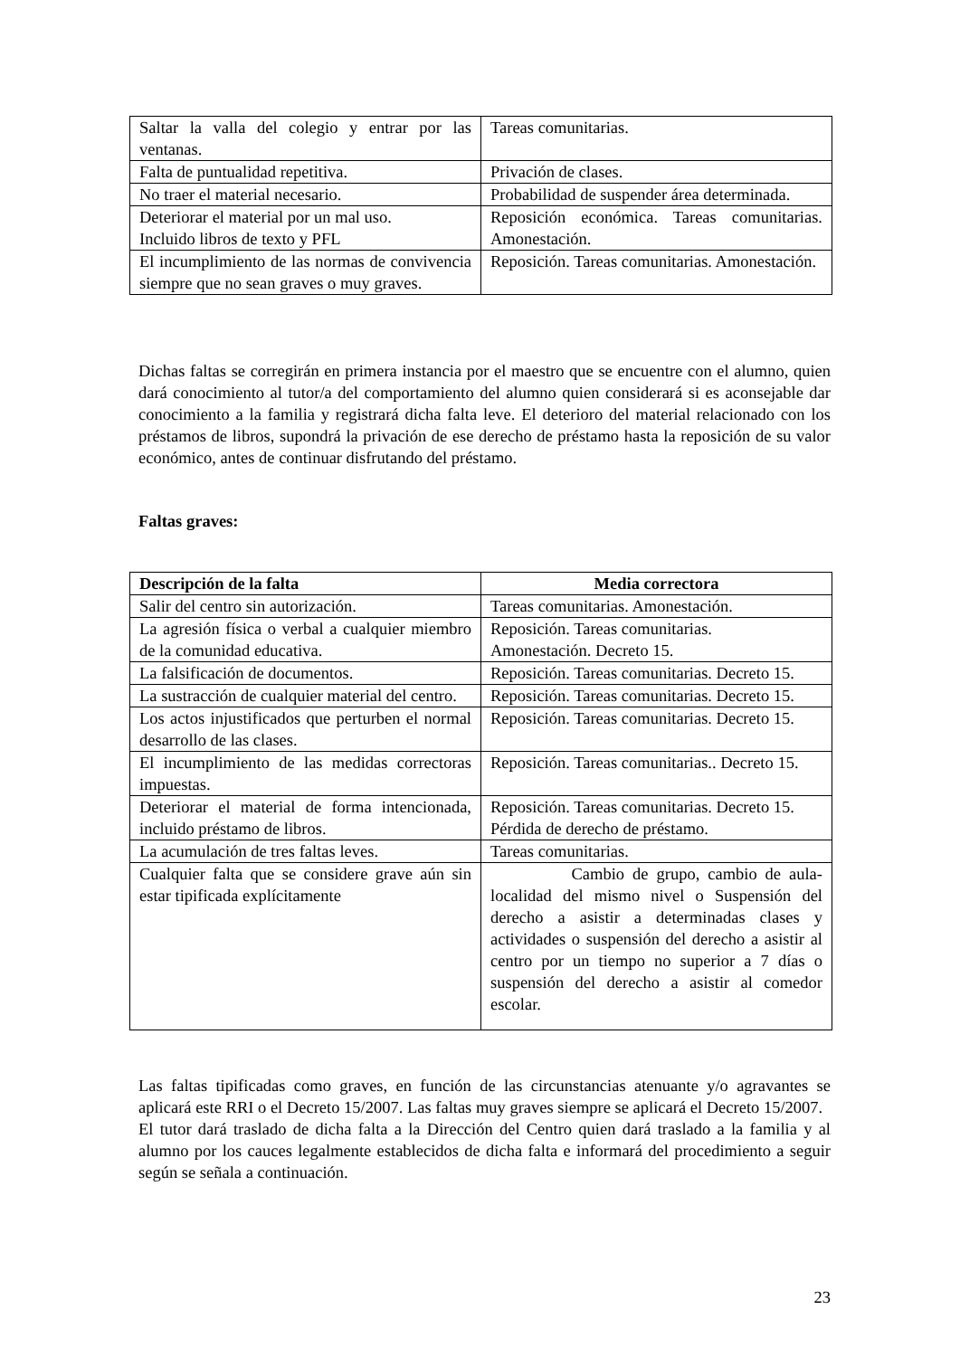| Saltar la valla del colegio y entrar por las ventanas. | Tareas comunitarias. |
| Falta de puntualidad repetitiva. | Privación de clases. |
| No traer el material necesario. | Probabilidad de suspender área determinada. |
| Deteriorar el material por un mal uso. Incluido libros de texto y PFL | Reposición económica. Tareas comunitarias. Amonestación. |
| El incumplimiento de las normas de convivencia siempre que no sean graves o muy graves. | Reposición. Tareas comunitarias. Amonestación. |
Dichas faltas se corregirán en primera instancia por el maestro que se encuentre con el alumno, quien dará conocimiento al tutor/a del comportamiento del alumno quien considerará si es aconsejable dar conocimiento a la familia y registrará dicha falta leve. El deterioro del material relacionado con los préstamos de libros, supondrá la privación de ese derecho de préstamo hasta la reposición de su valor económico, antes de continuar disfrutando del préstamo.
Faltas graves:
| Descripción de la falta | Media correctora |
| --- | --- |
| Salir del centro sin autorización. | Tareas comunitarias. Amonestación. |
| La agresión física o verbal a cualquier miembro de la comunidad educativa. | Reposición. Tareas comunitarias. Amonestación. Decreto 15. |
| La falsificación de documentos. | Reposición. Tareas comunitarias. Decreto 15. |
| La sustracción de cualquier material del centro. | Reposición. Tareas comunitarias. Decreto 15. |
| Los actos injustificados que perturben el normal desarrollo de las clases. | Reposición. Tareas comunitarias. Decreto 15. |
| El incumplimiento de las medidas correctoras impuestas. | Reposición. Tareas comunitarias.. Decreto 15. |
| Deteriorar el material de forma intencionada, incluido préstamo de libros. | Reposición. Tareas comunitarias. Decreto 15. Pérdida de derecho de préstamo. |
| La acumulación de tres faltas leves. | Tareas comunitarias. |
| Cualquier falta que se considere grave aún sin estar tipificada explícitamente | Cambio de grupo, cambio de aula-localidad del mismo nivel o Suspensión del derecho a asistir a determinadas clases y actividades o suspensión del derecho a asistir al centro por un tiempo no superior a 7 días o suspensión del derecho a asistir al comedor escolar. |
Las faltas tipificadas como graves, en función de las circunstancias atenuante y/o agravantes se aplicará este RRI o el Decreto 15/2007. Las faltas muy graves siempre se aplicará el Decreto 15/2007.
El tutor dará traslado de dicha falta a la Dirección del Centro quien dará traslado a la familia y al alumno por los cauces legalmente establecidos de dicha falta e informará del procedimiento a seguir según se señala a continuación.
23